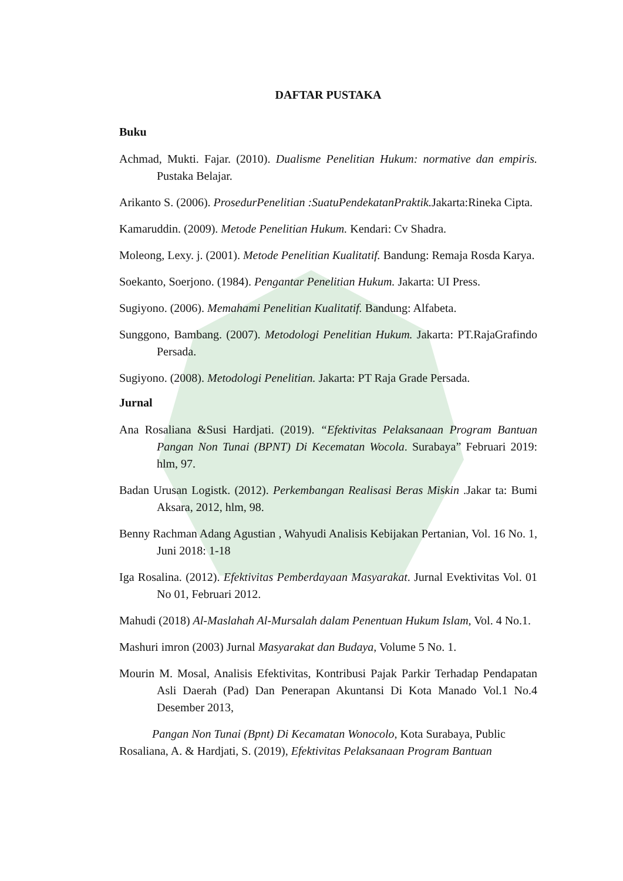DAFTAR PUSTAKA
Buku
Achmad, Mukti. Fajar. (2010). Dualisme Penelitian Hukum: normative dan empiris. Pustaka Belajar.
Arikanto S. (2006). ProsedurPenelitian :SuatuPendekatanPraktik. Jakarta:Rineka Cipta.
Kamaruddin. (2009). Metode Penelitian Hukum. Kendari: Cv Shadra.
Moleong, Lexy. j. (2001). Metode Penelitian Kualitatif. Bandung: Remaja Rosda Karya.
Soekanto, Soerjono. (1984). Pengantar Penelitian Hukum. Jakarta: UI Press.
Sugiyono. (2006). Memahami Penelitian Kualitatif. Bandung: Alfabeta.
Sunggono, Bambang. (2007). Metodologi Penelitian Hukum. Jakarta: PT.RajaGrafindo Persada.
Sugiyono. (2008). Metodologi Penelitian. Jakarta: PT Raja Grade Persada.
Jurnal
Ana Rosaliana &Susi Hardjati. (2019). “Efektivitas Pelaksanaan Program Bantuan Pangan Non Tunai (BPNT) Di Kecematan Wocola. Surabaya” Februari 2019: hlm, 97.
Badan Urusan Logistk. (2012). Perkembangan Realisasi Beras Miskin .Jakar ta: Bumi Aksara, 2012, hlm, 98.
Benny Rachman Adang Agustian , Wahyudi Analisis Kebijakan Pertanian, Vol. 16 No. 1, Juni 2018: 1-18
Iga Rosalina. (2012). Efektivitas Pemberdayaan Masyarakat. Jurnal Evektivitas Vol. 01 No 01, Februari 2012.
Mahudi (2018) Al-Maslahah Al-Mursalah dalam Penentuan Hukum Islam, Vol. 4 No.1.
Mashuri imron (2003) Jurnal Masyarakat dan Budaya, Volume 5 No. 1.
Mourin M. Mosal, Analisis Efektivitas, Kontribusi Pajak Parkir Terhadap Pendapatan Asli Daerah (Pad) Dan Penerapan Akuntansi Di Kota Manado Vol.1 No.4 Desember 2013,
Pangan Non Tunai (Bpnt) Di Kecamatan Wonocolo, Kota Surabaya, Public
Rosaliana, A. & Hardjati, S. (2019), Efektivitas Pelaksanaan Program Bantuan